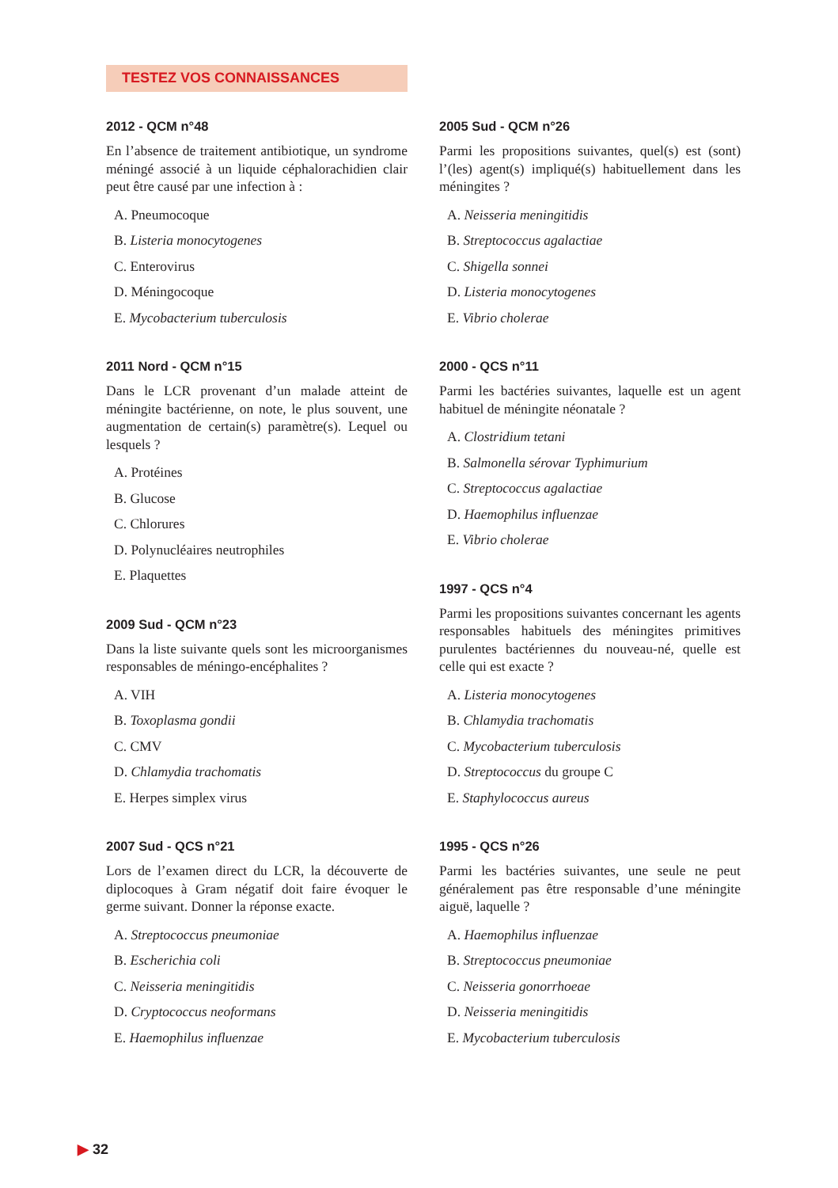TESTEZ VOS CONNAISSANCES
2012 - QCM n°48
En l’absence de traitement antibiotique, un syndrome méningé associé à un liquide céphalorachidien clair peut être causé par une infection à :
A. Pneumocoque
B. Listeria monocytogenes
C. Enterovirus
D. Méningocoque
E. Mycobacterium tuberculosis
2011 Nord - QCM n°15
Dans le LCR provenant d’un malade atteint de méningite bactérienne, on note, le plus souvent, une augmentation de certain(s) paramètre(s). Lequel ou lesquels ?
A. Protéines
B. Glucose
C. Chlorures
D. Polynucléaires neutrophiles
E. Plaquettes
2009 Sud - QCM n°23
Dans la liste suivante quels sont les microorganismes responsables de méningo-encéphalites ?
A. VIH
B. Toxoplasma gondii
C. CMV
D. Chlamydia trachomatis
E. Herpes simplex virus
2007 Sud - QCS n°21
Lors de l’examen direct du LCR, la découverte de diplocoques à Gram négatif doit faire évoquer le germe suivant. Donner la réponse exacte.
A. Streptococcus pneumoniae
B. Escherichia coli
C. Neisseria meningitidis
D. Cryptococcus neoformans
E. Haemophilus influenzae
2005 Sud - QCM n°26
Parmi les propositions suivantes, quel(s) est (sont) l’(les) agent(s) impliqué(s) habituellement dans les méningites ?
A. Neisseria meningitidis
B. Streptococcus agalactiae
C. Shigella sonnei
D. Listeria monocytogenes
E. Vibrio cholerae
2000 - QCS n°11
Parmi les bactéries suivantes, laquelle est un agent habituel de méningite néonatale ?
A. Clostridium tetani
B. Salmonella sérovar Typhimurium
C. Streptococcus agalactiae
D. Haemophilus influenzae
E. Vibrio cholerae
1997 - QCS n°4
Parmi les propositions suivantes concernant les agents responsables habituels des méningites primitives purulentes bactériennes du nouveau-né, quelle est celle qui est exacte ?
A. Listeria monocytogenes
B. Chlamydia trachomatis
C. Mycobacterium tuberculosis
D. Streptococcus du groupe C
E. Staphylococcus aureus
1995 - QCS n°26
Parmi les bactéries suivantes, une seule ne peut généralement pas être responsable d’une méningite aiguë, laquelle ?
A. Haemophilus influenzae
B. Streptococcus pneumoniae
C. Neisseria gonorrhoeae
D. Neisseria meningitidis
E. Mycobacterium tuberculosis
▶ 32